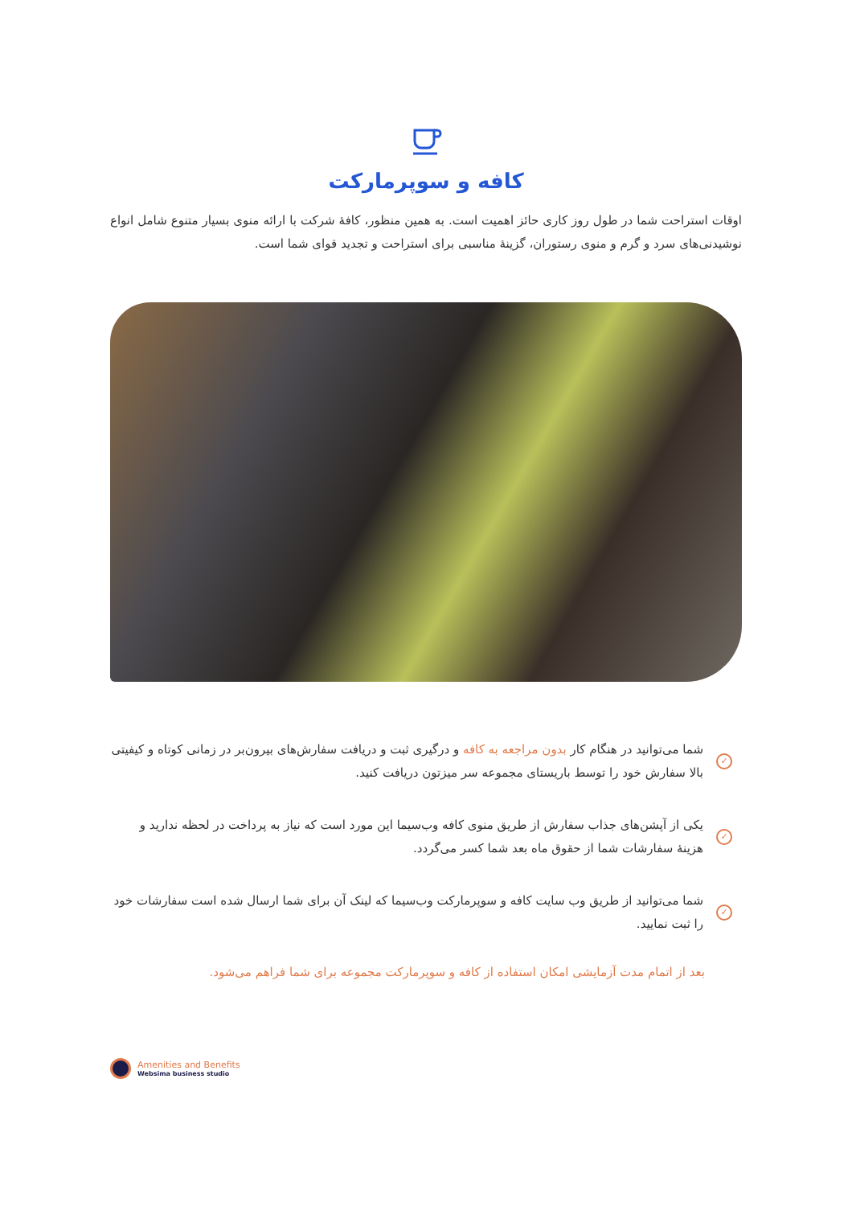کافه و سوپرمارکت
اوقات استراحت شما در طول روز کاری حائز اهمیت است. به همین منظور، کافهٔ شرکت با ارائه منوی بسیار متنوع شامل انواع نوشیدنی‌های سرد و گرم و منوی رستوران، گزینهٔ مناسبی برای استراحت و تجدید قوای شما است.
✓
شما می‌توانید در هنگام کار بدون مراجعه به کافه و درگیری ثبت و دریافت سفارش‌های بیرون‌بر در زمانی کوتاه و کیفیتی بالا سفارش خود را توسط باریستای مجموعه سر میزتون دریافت کنید.
✓
یکی از آپشن‌های جذاب سفارش از طریق منوی کافه وب‌سیما این مورد است که نیاز به پرداخت در لحظه ندارید و هزینهٔ سفارشات شما از حقوق ماه بعد شما کسر می‌گردد.
✓
شما می‌توانید از طریق وب سایت کافه و سوپرمارکت وب‌سیما که لینک آن برای شما ارسال شده است سفارشات خود را ثبت نمایید.
بعد از اتمام مدت آزمایشی امکان استفاده از کافه و سوپرمارکت مجموعه برای شما فراهم می‌شود.
Amenities and Benefits
Websima business studio